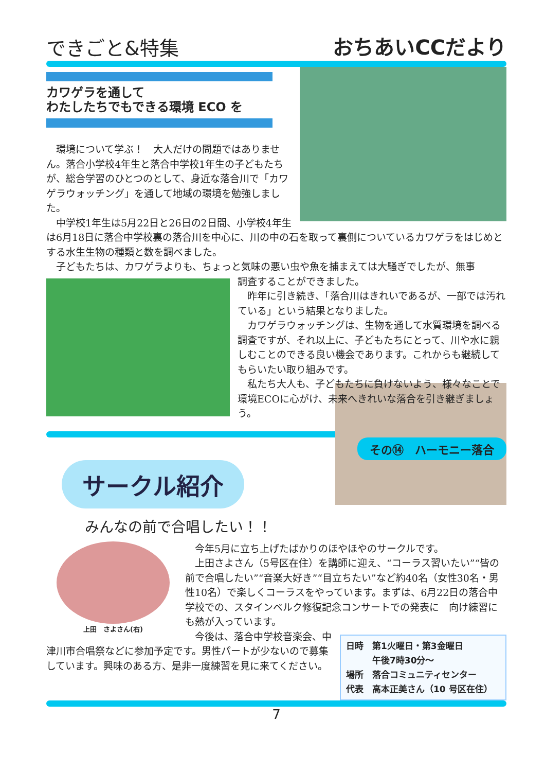できごと&特集 おちあいCCだより
カワゲラを通して
わたしたちでもできる環境 ECO を
環境について学ぶ！　大人だけの問題ではありません。落合小学校4年生と落合中学校1年生の子どもたちが、総合学習のひとつのとして、身近な落合川で「カワゲラウォッチング」を通して地域の環境を勉強しました。
中学校1年生は5月22日と26日の2日間、小学校4年生は6月18日に落合中学校裏の落合川を中心に、川の中の石を取って裏側についているカワゲラをはじめとする水生生物の種類と数を調べました。
子どもたちは、カワゲラよりも、ちょっと気味の悪い虫や魚を捕まえては大騒ぎでしたが、無事
調査することができました。
昨年に引き続き、「落合川はきれいであるが、一部では汚れている」という結果となりました。
カワゲラウォッチングは、生物を通して水質環境を調べる調査ですが、それ以上に、子どもたちにとって、川や水に親しむことのできる良い機会であります。これからも継続してもらいたい取り組みです。
私たち大人も、子どもたちに負けないよう、様々なことで環境ECOに心がけ、未来へきれいな落合を引き継ぎましょう。
その⑭　ハーモニー落合
サークル紹介
みんなの前で合唱したい！！
上田　さよさん(右)
今年5月に立ち上げたばかりのほやほやのサークルです。
上田さよさん（5号区在住）を講師に迎え、“コーラス習いたい”“皆の前で合唱したい”“音楽大好き”“目立ちたい”など約40名（女性30名・男性10名）で楽しくコーラスをやっています。まずは、6月22日の落合中学校での、スタインベルク修復記念コンサートでの発表に　向け練習にも熱が入っています。
日時　第1火曜日・第3金曜日
　　　午後7時30分～
場所　落合コミュニティセンター
代表　高本正美さん（10 号区在住）
今後は、落合中学校音楽会、中津川市合唱祭などに参加予定です。男性パートが少ないので募集しています。興味のある方、是非一度練習を見に来てください。
7